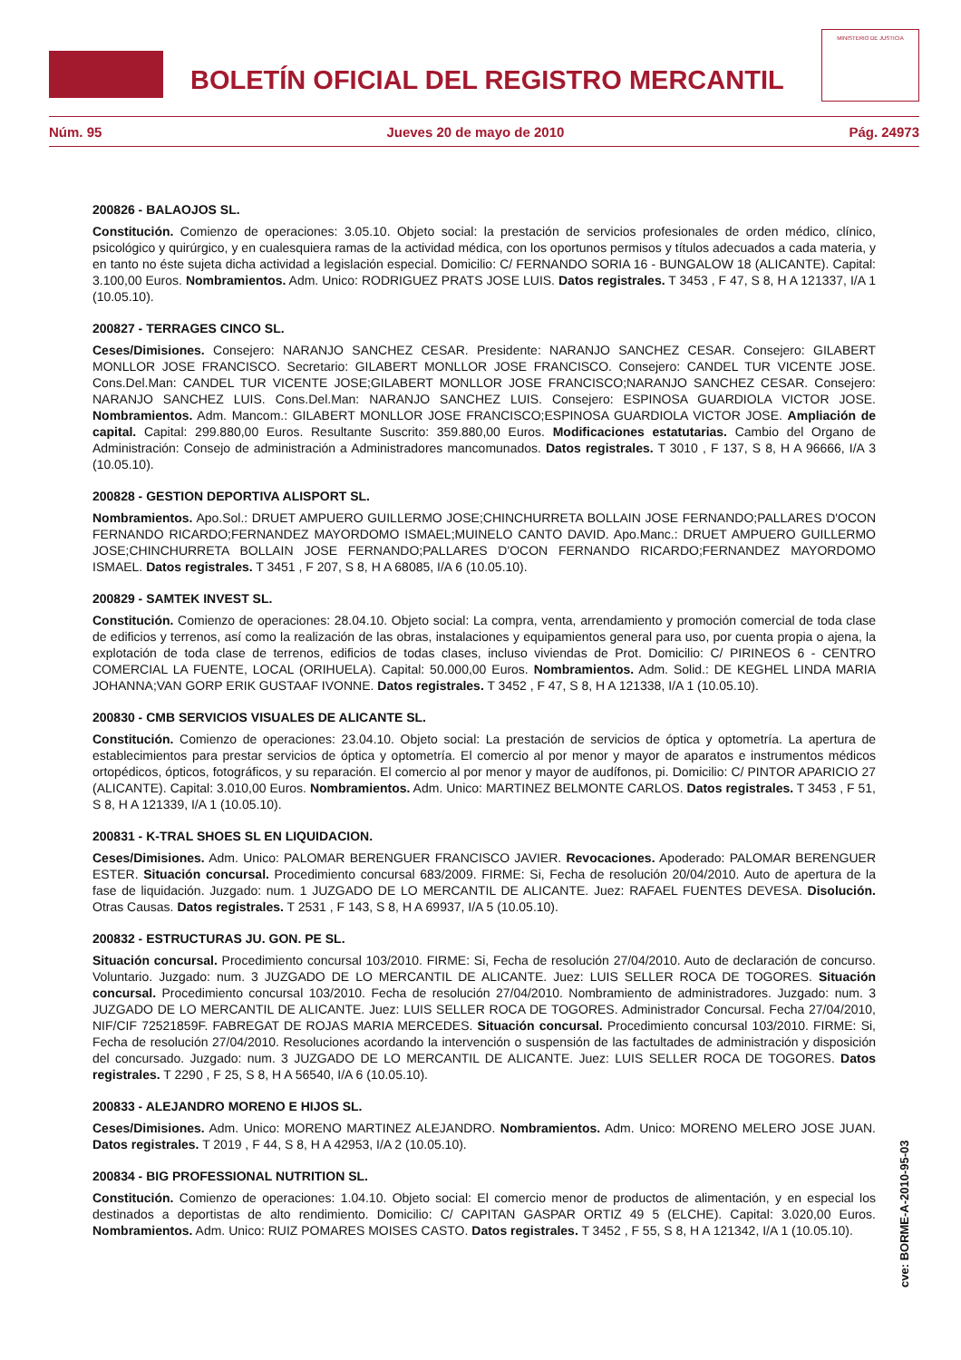BOLETÍN OFICIAL DEL REGISTRO MERCANTIL
MINISTERIO DE JUSTICIA
Núm. 95 Jueves 20 de mayo de 2010 Pág. 24973
200826 - BALAOJOS SL.
Constitución. Comienzo de operaciones: 3.05.10. Objeto social: la prestación de servicios profesionales de orden médico, clínico, psicológico y quirúrgico, y en cualesquiera ramas de la actividad médica, con los oportunos permisos y títulos adecuados a cada materia, y en tanto no éste sujeta dicha actividad a legislación especial. Domicilio: C/ FERNANDO SORIA 16 - BUNGALOW 18 (ALICANTE). Capital: 3.100,00 Euros. Nombramientos. Adm. Unico: RODRIGUEZ PRATS JOSE LUIS. Datos registrales. T 3453 , F 47, S 8, H A 121337, I/A 1 (10.05.10).
200827 - TERRAGES CINCO SL.
Ceses/Dimisiones. Consejero: NARANJO SANCHEZ CESAR. Presidente: NARANJO SANCHEZ CESAR. Consejero: GILABERT MONLLOR JOSE FRANCISCO. Secretario: GILABERT MONLLOR JOSE FRANCISCO. Consejero: CANDEL TUR VICENTE JOSE. Cons.Del.Man: CANDEL TUR VICENTE JOSE;GILABERT MONLLOR JOSE FRANCISCO;NARANJO SANCHEZ CESAR. Consejero: NARANJO SANCHEZ LUIS. Cons.Del.Man: NARANJO SANCHEZ LUIS. Consejero: ESPINOSA GUARDIOLA VICTOR JOSE. Nombramientos. Adm. Mancom.: GILABERT MONLLOR JOSE FRANCISCO;ESPINOSA GUARDIOLA VICTOR JOSE. Ampliación de capital. Capital: 299.880,00 Euros. Resultante Suscrito: 359.880,00 Euros. Modificaciones estatutarias. Cambio del Organo de Administración: Consejo de administración a Administradores mancomunados. Datos registrales. T 3010 , F 137, S 8, H A 96666, I/A 3 (10.05.10).
200828 - GESTION DEPORTIVA ALISPORT SL.
Nombramientos. Apo.Sol.: DRUET AMPUERO GUILLERMO JOSE;CHINCHURRETA BOLLAIN JOSE FERNANDO;PALLARES D'OCON FERNANDO RICARDO;FERNANDEZ MAYORDOMO ISMAEL;MUINELO CANTO DAVID. Apo.Manc.: DRUET AMPUERO GUILLERMO JOSE;CHINCHURRETA BOLLAIN JOSE FERNANDO;PALLARES D'OCON FERNANDO RICARDO;FERNANDEZ MAYORDOMO ISMAEL. Datos registrales. T 3451 , F 207, S 8, H A 68085, I/A 6 (10.05.10).
200829 - SAMTEK INVEST SL.
Constitución. Comienzo de operaciones: 28.04.10. Objeto social: La compra, venta, arrendamiento y promoción comercial de toda clase de edificios y terrenos, así como la realización de las obras, instalaciones y equipamientos general para uso, por cuenta propia o ajena, la explotación de toda clase de terrenos, edificios de todas clases, incluso viviendas de Prot. Domicilio: C/ PIRINEOS 6 - CENTRO COMERCIAL LA FUENTE, LOCAL (ORIHUELA). Capital: 50.000,00 Euros. Nombramientos. Adm. Solid.: DE KEGHEL LINDA MARIA JOHANNA;VAN GORP ERIK GUSTAAF IVONNE. Datos registrales. T 3452 , F 47, S 8, H A 121338, I/A 1 (10.05.10).
200830 - CMB SERVICIOS VISUALES DE ALICANTE SL.
Constitución. Comienzo de operaciones: 23.04.10. Objeto social: La prestación de servicios de óptica y optometría. La apertura de establecimientos para prestar servicios de óptica y optometría. El comercio al por menor y mayor de aparatos e instrumentos médicos ortopédicos, ópticos, fotográficos, y su reparación. El comercio al por menor y mayor de audífonos, pi. Domicilio: C/ PINTOR APARICIO 27 (ALICANTE). Capital: 3.010,00 Euros. Nombramientos. Adm. Unico: MARTINEZ BELMONTE CARLOS. Datos registrales. T 3453 , F 51, S 8, H A 121339, I/A 1 (10.05.10).
200831 - K-TRAL SHOES SL EN LIQUIDACION.
Ceses/Dimisiones. Adm. Unico: PALOMAR BERENGUER FRANCISCO JAVIER. Revocaciones. Apoderado: PALOMAR BERENGUER ESTER. Situación concursal. Procedimiento concursal 683/2009. FIRME: Si, Fecha de resolución 20/04/2010. Auto de apertura de la fase de liquidación. Juzgado: num. 1 JUZGADO DE LO MERCANTIL DE ALICANTE. Juez: RAFAEL FUENTES DEVESA. Disolución. Otras Causas. Datos registrales. T 2531 , F 143, S 8, H A 69937, I/A 5 (10.05.10).
200832 - ESTRUCTURAS JU. GON. PE SL.
Situación concursal. Procedimiento concursal 103/2010. FIRME: Si, Fecha de resolución 27/04/2010. Auto de declaración de concurso. Voluntario. Juzgado: num. 3 JUZGADO DE LO MERCANTIL DE ALICANTE. Juez: LUIS SELLER ROCA DE TOGORES. Situación concursal. Procedimiento concursal 103/2010. Fecha de resolución 27/04/2010. Nombramiento de administradores. Juzgado: num. 3 JUZGADO DE LO MERCANTIL DE ALICANTE. Juez: LUIS SELLER ROCA DE TOGORES. Administrador Concursal. Fecha 27/04/2010, NIF/CIF 72521859F. FABREGAT DE ROJAS MARIA MERCEDES. Situación concursal. Procedimiento concursal 103/2010. FIRME: Si, Fecha de resolución 27/04/2010. Resoluciones acordando la intervención o suspensión de las factultades de administración y disposición del concursado. Juzgado: num. 3 JUZGADO DE LO MERCANTIL DE ALICANTE. Juez: LUIS SELLER ROCA DE TOGORES. Datos registrales. T 2290 , F 25, S 8, H A 56540, I/A 6 (10.05.10).
200833 - ALEJANDRO MORENO E HIJOS SL.
Ceses/Dimisiones. Adm. Unico: MORENO MARTINEZ ALEJANDRO. Nombramientos. Adm. Unico: MORENO MELERO JOSE JUAN. Datos registrales. T 2019 , F 44, S 8, H A 42953, I/A 2 (10.05.10).
200834 - BIG PROFESSIONAL NUTRITION SL.
Constitución. Comienzo de operaciones: 1.04.10. Objeto social: El comercio menor de productos de alimentación, y en especial los destinados a deportistas de alto rendimiento. Domicilio: C/ CAPITAN GASPAR ORTIZ 49 5 (ELCHE). Capital: 3.020,00 Euros. Nombramientos. Adm. Unico: RUIZ POMARES MOISES CASTO. Datos registrales. T 3452 , F 55, S 8, H A 121342, I/A 1 (10.05.10).
cve: BORME-A-2010-95-03